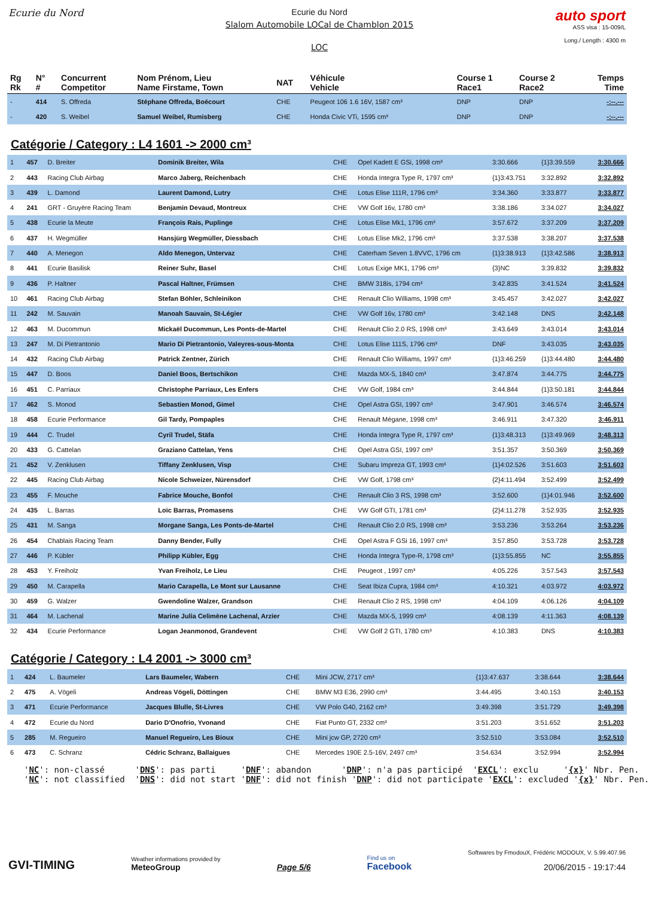Ecurie du Nord Ecurie du Nord
Slalom Automobile LOCal de Chamblon 2015
LOC
auto sport
ASS visa : 15-009/L
Long./ Length : 4300 m
| Rg Rk | N° # | Concurrent Competitor | Nom Prénom, Lieu Name Firstame, Town | NAT | Véhicule Vehicle | Course 1 Race1 | Course 2 Race2 | Temps Time |
| --- | --- | --- | --- | --- | --- | --- | --- | --- |
| - | 414 | S. Offreda | Stéphane Offreda, Boécourt | CHE | Peugeot 106 1.6 16V, 1587 cm³ | DNP | DNP | -:--.--- |
| - | 420 | S. Weibel | Samuel Weibel, Rumisberg | CHE | Honda Civic VTi, 1595 cm³ | DNP | DNP | -:--.--- |
Catégorie / Category : L4 1601 -> 2000 cm³
| 1 | 457 | D. Breiter | Dominik Breiter, Wila | CHE | Opel Kadett E GSi, 1998 cm³ | 3:30.666 | {1}3:39.559 | 3:30.666 |
| 2 | 443 | Racing Club Airbag | Marco Jaberg, Reichenbach | CHE | Honda Integra Type R, 1797 cm³ | {1}3:43.751 | 3:32.892 | 3:32.892 |
| 3 | 439 | L. Damond | Laurent Damond, Lutry | CHE | Lotus Elise 111R, 1796 cm³ | 3:34.360 | 3:33.877 | 3:33.877 |
| 4 | 241 | GRT - Gruyère Racing Team | Benjamin Devaud, Montreux | CHE | VW Golf 16v, 1780 cm³ | 3:38.186 | 3:34.027 | 3:34.027 |
| 5 | 438 | Ecurie la Meute | François Rais, Puplinge | CHE | Lotus Elise Mk1, 1796 cm³ | 3:57.672 | 3:37.209 | 3:37.209 |
| 6 | 437 | H. Wegmüller | Hansjürg Wegmüller, Diessbach | CHE | Lotus Elise Mk2, 1796 cm³ | 3:37.538 | 3:38.207 | 3:37.538 |
| 7 | 440 | A. Menegon | Aldo Menegon, Untervaz | CHE | Caterham Seven 1.8VVC, 1796 cm | {1}3:38.913 | {1}3:42.586 | 3:38.913 |
| 8 | 441 | Ecurie Basilisk | Reiner Suhr, Basel | CHE | Lotus Exige MK1, 1796 cm³ | {3}NC | 3:39.832 | 3:39.832 |
| 9 | 436 | P. Haltner | Pascal Haltner, Frümsen | CHE | BMW 318is, 1794 cm³ | 3:42.835 | 3:41.524 | 3:41.524 |
| 10 | 461 | Racing Club Airbag | Stefan Böhler, Schleinikon | CHE | Renault Clio Williams, 1998 cm³ | 3:45.457 | 3:42.027 | 3:42.027 |
| 11 | 242 | M. Sauvain | Manoah Sauvain, St-Légier | CHE | VW Golf 16v, 1780 cm³ | 3:42.148 | DNS | 3:42.148 |
| 12 | 463 | M. Ducommun | Mickaël Ducommun, Les Ponts-de-Martel | CHE | Renault Clio 2.0 RS, 1998 cm³ | 3:43.649 | 3:43.014 | 3:43.014 |
| 13 | 247 | M. Di Pietrantonio | Mario Di Pietrantonio, Valeyres-sous-Monta | CHE | Lotus Elise 111S, 1796 cm³ | DNF | 3:43.035 | 3:43.035 |
| 14 | 432 | Racing Club Airbag | Patrick Zentner, Zürich | CHE | Renault Clio Williams, 1997 cm³ | {1}3:46.259 | {1}3:44.480 | 3:44.480 |
| 15 | 447 | D. Boos | Daniel Boos, Bertschikon | CHE | Mazda MX-5, 1840 cm³ | 3:47.874 | 3:44.775 | 3:44.775 |
| 16 | 451 | C. Parriaux | Christophe Parriaux, Les Enfers | CHE | VW Golf, 1984 cm³ | 3:44.844 | {1}3:50.181 | 3:44.844 |
| 17 | 462 | S. Monod | Sebastien Monod, Gimel | CHE | Opel Astra GSI, 1997 cm³ | 3:47.901 | 3:46.574 | 3:46.574 |
| 18 | 458 | Ecurie Performance | Gil Tardy, Pompaples | CHE | Renault Mégane, 1998 cm³ | 3:46.911 | 3:47.320 | 3:46.911 |
| 19 | 444 | C. Trudel | Cyril Trudel, Stäfa | CHE | Honda Integra Type R, 1797 cm³ | {1}3:48.313 | {1}3:49.969 | 3:48.313 |
| 20 | 433 | G. Cattelan | Graziano Cattelan, Yens | CHE | Opel Astra GSI, 1997 cm³ | 3:51.357 | 3:50.369 | 3:50.369 |
| 21 | 452 | V. Zenklusen | Tiffany Zenklusen, Visp | CHE | Subaru Impreza GT, 1993 cm³ | {1}4:02.526 | 3:51.603 | 3:51.603 |
| 22 | 445 | Racing Club Airbag | Nicole Schweizer, Nürensdorf | CHE | VW Golf, 1798 cm³ | {2}4:11.494 | 3:52.499 | 3:52.499 |
| 23 | 455 | F. Mouche | Fabrice Mouche, Bonfol | CHE | Renault Clio 3 RS, 1998 cm³ | 3:52.600 | {1}4:01.946 | 3:52.600 |
| 24 | 435 | L. Barras | Loïc Barras, Promasens | CHE | VW Golf GTI, 1781 cm³ | {2}4:11.278 | 3:52.935 | 3:52.935 |
| 25 | 431 | M. Sanga | Morgane Sanga, Les Ponts-de-Martel | CHE | Renault Clio 2.0 RS, 1998 cm³ | 3:53.236 | 3:53.264 | 3:53.236 |
| 26 | 454 | Chablais Racing Team | Danny Bender, Fully | CHE | Opel Astra F GSi 16, 1997 cm³ | 3:57.850 | 3:53.728 | 3:53.728 |
| 27 | 446 | P. Kübler | Philipp Kübler, Egg | CHE | Honda Integra Type-R, 1798 cm³ | {1}3:55.855 | NC | 3:55.855 |
| 28 | 453 | Y. Freiholz | Yvan Freiholz, Le Lieu | CHE | Peugeot , 1997 cm³ | 4:05.226 | 3:57.543 | 3:57.543 |
| 29 | 450 | M. Carapella | Mario Carapella, Le Mont sur Lausanne | CHE | Seat Ibiza Cupra, 1984 cm³ | 4:10.321 | 4:03.972 | 4:03.972 |
| 30 | 459 | G. Walzer | Gwendoline Walzer, Grandson | CHE | Renault Clio 2 RS, 1998 cm³ | 4:04.109 | 4:06.126 | 4:04.109 |
| 31 | 464 | M. Lachenal | Marine Julia Celimène Lachenal, Arzier | CHE | Mazda MX-5, 1999 cm³ | 4:08.139 | 4:11.363 | 4:08.139 |
| 32 | 434 | Ecurie Performance | Logan Jeanmonod, Grandevent | CHE | VW Golf 2 GTI, 1780 cm³ | 4:10.383 | DNS | 4:10.383 |
Catégorie / Category : L4 2001 -> 3000 cm³
| 1 | 424 | L. Baumeler | Lars Baumeler, Wabern | CHE | Mini JCW, 2717 cm³ | {1}3:47.637 | 3:38.644 | 3:38.644 |
| 2 | 475 | A. Vögeli | Andreas Vögeli, Döttingen | CHE | BMW M3 E36, 2990 cm³ | 3:44.495 | 3:40.153 | 3:40.153 |
| 3 | 471 | Ecurie Performance | Jacques Blulle, St-Livres | CHE | VW Polo G40, 2162 cm³ | 3:49.398 | 3:51.729 | 3:49.398 |
| 4 | 472 | Ecurie du Nord | Dario D'Onofrio, Yvonand | CHE | Fiat Punto GT, 2332 cm³ | 3:51.203 | 3:51.652 | 3:51.203 |
| 5 | 285 | M. Regueiro | Manuel Regueiro, Les Bioux | CHE | Mini jcw GP, 2720 cm³ | 3:52.510 | 3:53.084 | 3:52.510 |
| 6 | 473 | C. Schranz | Cédric Schranz, Ballaigues | CHE | Mercedes 190E 2.5-16V, 2497 cm³ | 3:54.634 | 3:52.994 | 3:52.994 |
'NC': non-classé 'DNS': pas parti 'DNF': abandon 'DNP': n'a pas participé 'EXCL': exclu '{x}' Nbr. Pen. 'NC': not classified 'DNS': did not start 'DNF': did not finish 'DNP': did not participate 'EXCL': excluded '{x}' Nbr. Pen.
GVI-TIMING
Weather informations provided by
MeteoGroup
Page 5/6
Find us on
Facebook
Softwares by FmodouX, Frédéric MODOUX, V. 5.99.407.96
20/06/2015 - 19:17:44